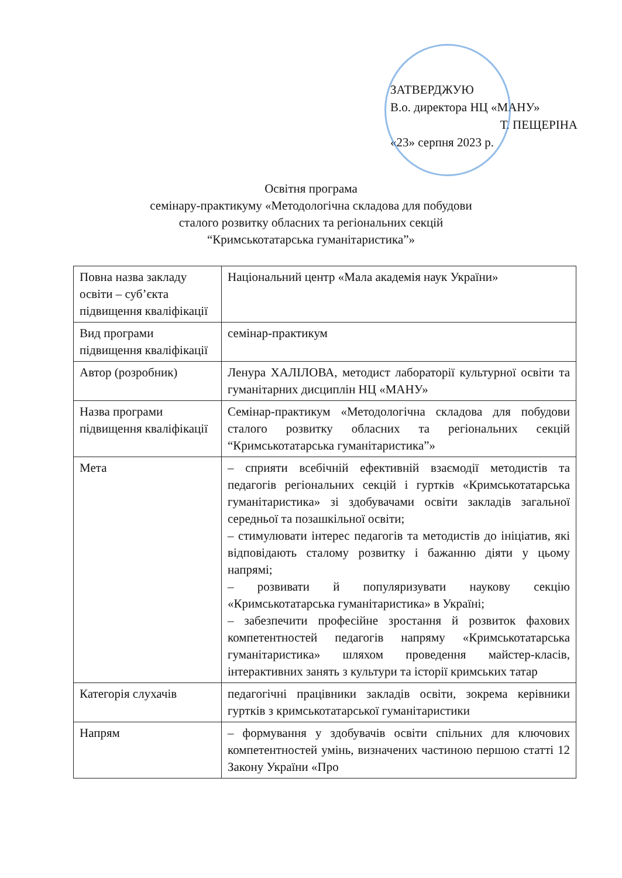ЗАТВЕРДЖУЮ
В.о. директора НЦ «МАНУ»
Т. ПЕЩЕРІНА
«23» серпня 2023 р.
Освітня програма
семінару-практикуму «Методологічна складова для побудови
сталого розвитку обласних та регіональних секцій
“Кримськотатарська гуманітаристика”»
| Повна назва закладу освіти – суб’єкта підвищення кваліфікації | Національний центр «Мала академія наук України» |
| Вид програми підвищення кваліфікації | семінар-практикум |
| Автор (розробник) | Ленура ХАЛІЛОВА, методист лабораторії культурної освіти та гуманітарних дисциплін НЦ «МАНУ» |
| Назва програми підвищення кваліфікації | Семінар-практикум «Методологічна складова для побудови сталого розвитку обласних та регіональних секцій “Кримськотатарська гуманітаристика”» |
| Мета | – сприяти всебічній ефективній взаємодії методистів та педагогів регіональних секцій і гуртків «Кримськотатарська гуманітаристика» зі здобувачами освіти закладів загальної середньої та позашкільної освіти; – стимулювати інтерес педагогів та методистів до ініціатив, які відповідають сталому розвитку і бажанню діяти у цьому напрямі; – розвивати й популяризувати наукову секцію «Кримськотатарська гуманітаристика» в Україні; – забезпечити професійне зростання й розвиток фахових компетентностей педагогів напряму «Кримськотатарська гуманітаристика» шляхом проведення майстер-класів, інтерактивних занять з культури та історії кримських татар |
| Категорія слухачів | педагогічні працівники закладів освіти, зокрема керівники гуртків з кримськотатарської гуманітаристики |
| Напрям | – формування у здобувачів освіти спільних для ключових компетентностей умінь, визначених частиною першою статті 12 Закону України «Про |